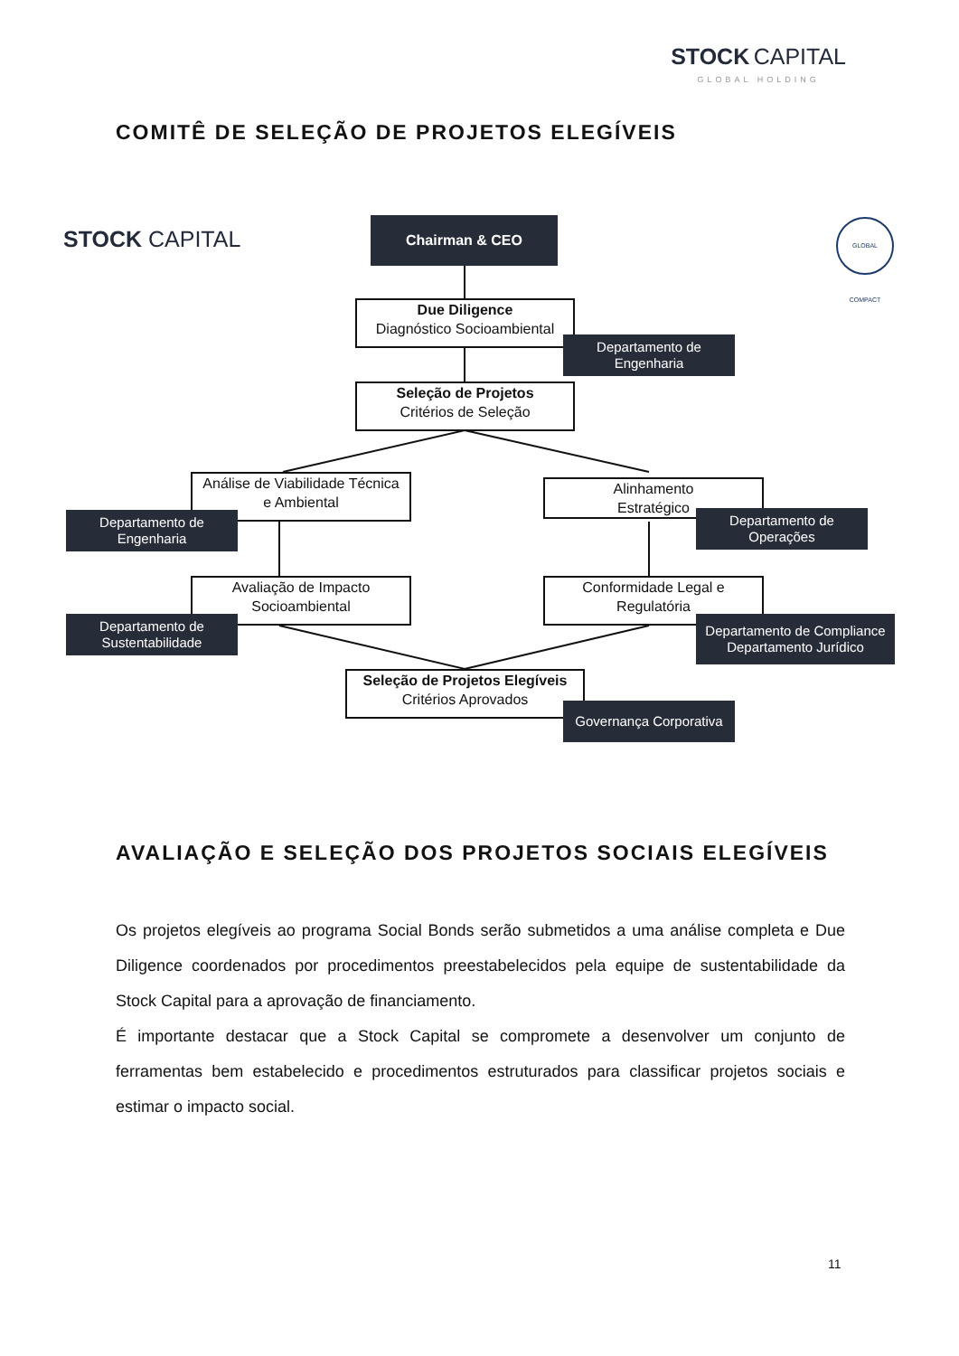STOCK CAPITAL
GLOBAL HOLDING
COMITÊ DE SELEÇÃO DE PROJETOS ELEGÍVEIS
STOCK CAPITAL
GLOBAL COMPACT
Chairman & CEO
Due Diligence
Diagnóstico Socioambiental
Departamento de
Engenharia
Seleção de Projetos
Critérios de Seleção
Análise de Viabilidade Técnica
e Ambiental
Departamento de
Engenharia
Alinhamento
Estratégico
Departamento de
Operações
Avaliação de Impacto
Socioambiental
Departamento de
Sustentabilidade
Conformidade Legal e
Regulatória
Departamento de Compliance
Departamento Jurídico
Seleção de Projetos Elegíveis
Critérios Aprovados
Governança Corporativa
AVALIAÇÃO E SELEÇÃO DOS PROJETOS SOCIAIS ELEGÍVEIS
Os projetos elegíveis ao programa Social Bonds serão submetidos a uma análise completa e Due Diligence coordenados por procedimentos preestabelecidos pela equipe de sustentabilidade da Stock Capital para a aprovação de financiamento.
É importante destacar que a Stock Capital se compromete a desenvolver um conjunto de ferramentas bem estabelecido e procedimentos estruturados para classificar projetos sociais e estimar o impacto social.
11